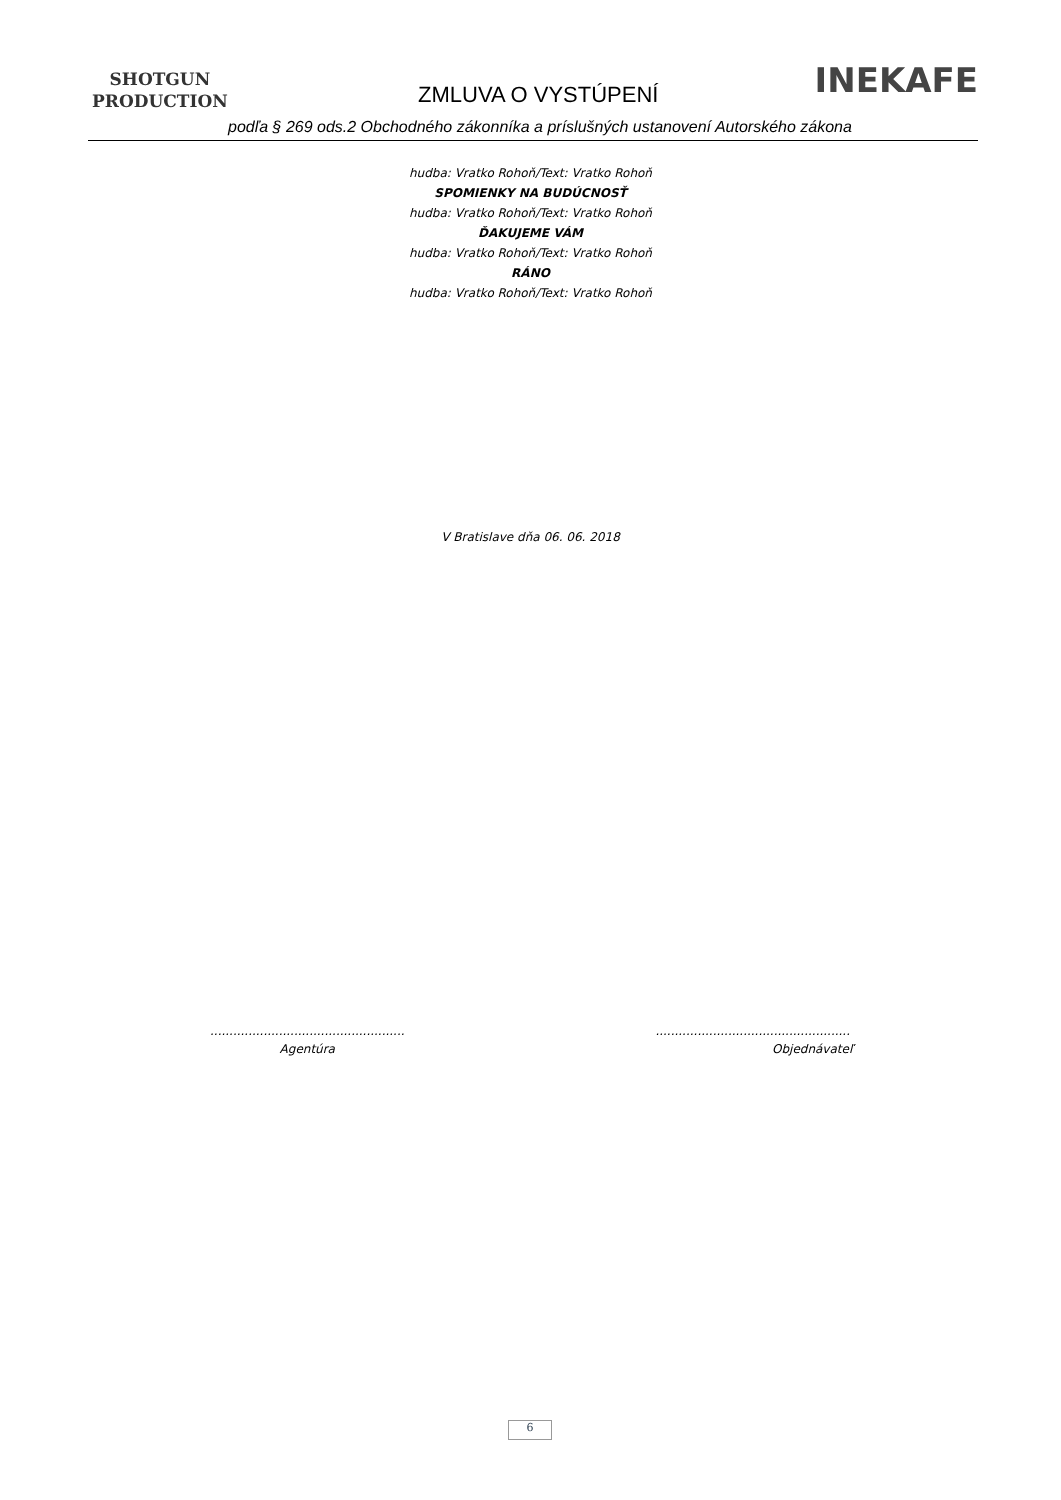SHOTGUN
PRODUCTION
ZMLUVA O VYSTÚPENÍ INEKAFE
podľa § 269 ods.2 Obchodného zákonníka a príslušných ustanovení Autorského zákona
hudba: Vratko Rohoň/Text: Vratko Rohoň
SPOMIENKY NA BUDÚCNOSŤ
hudba: Vratko Rohoň/Text: Vratko Rohoň
ĎAKUJEME VÁM
hudba: Vratko Rohoň/Text: Vratko Rohoň
RÁNO
hudba: Vratko Rohoň/Text: Vratko Rohoň
V Bratislave dňa 06. 06. 2018
...................................................
Agentúra
...................................................
Objednávateľ
6